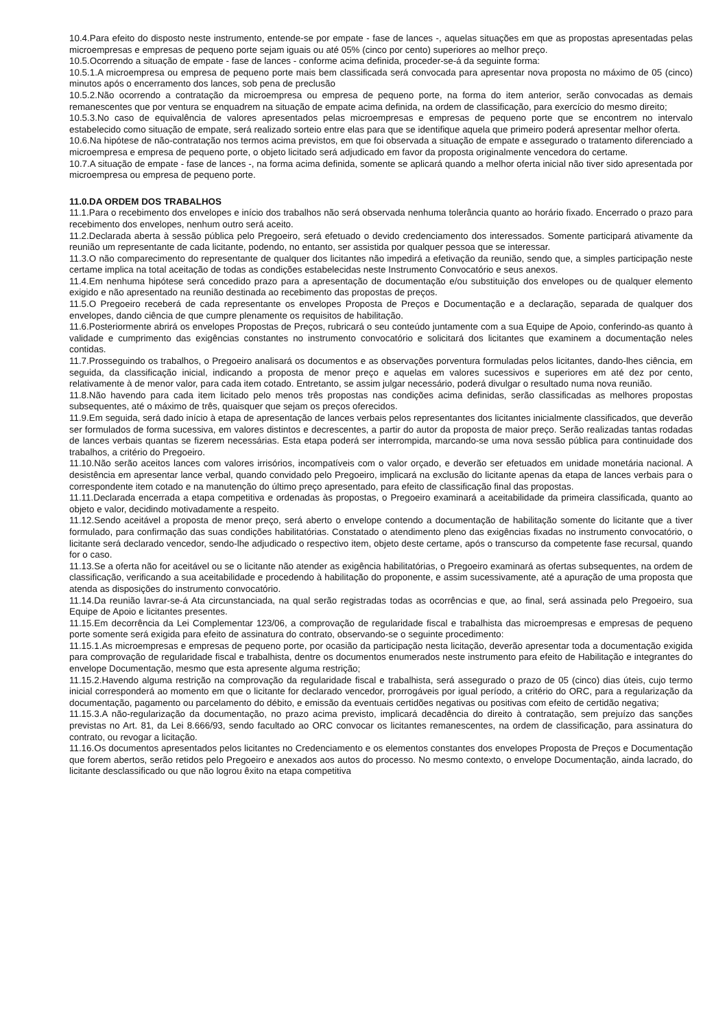10.4.Para efeito do disposto neste instrumento, entende-se por empate - fase de lances -, aquelas situações em que as propostas apresentadas pelas microempresas e empresas de pequeno porte sejam iguais ou até 05% (cinco por cento) superiores ao melhor preço.
10.5.Ocorrendo a situação de empate - fase de lances - conforme acima definida, proceder-se-á da seguinte forma:
10.5.1.A microempresa ou empresa de pequeno porte mais bem classificada será convocada para apresentar nova proposta no máximo de 05 (cinco) minutos após o encerramento dos lances, sob pena de preclusão
10.5.2.Não ocorrendo a contratação da microempresa ou empresa de pequeno porte, na forma do item anterior, serão convocadas as demais remanescentes que por ventura se enquadrem na situação de empate acima definida, na ordem de classificação, para exercício do mesmo direito;
10.5.3.No caso de equivalência de valores apresentados pelas microempresas e empresas de pequeno porte que se encontrem no intervalo estabelecido como situação de empate, será realizado sorteio entre elas para que se identifique aquela que primeiro poderá apresentar melhor oferta.
10.6.Na hipótese de não-contratação nos termos acima previstos, em que foi observada a situação de empate e assegurado o tratamento diferenciado a microempresa e empresa de pequeno porte, o objeto licitado será adjudicado em favor da proposta originalmente vencedora do certame.
10.7.A situação de empate - fase de lances -, na forma acima definida, somente se aplicará quando a melhor oferta inicial não tiver sido apresentada por microempresa ou empresa de pequeno porte.
11.0.DA ORDEM DOS TRABALHOS
11.1.Para o recebimento dos envelopes e início dos trabalhos não será observada nenhuma tolerância quanto ao horário fixado. Encerrado o prazo para recebimento dos envelopes, nenhum outro será aceito.
11.2.Declarada aberta à sessão pública pelo Pregoeiro, será efetuado o devido credenciamento dos interessados. Somente participará ativamente da reunião um representante de cada licitante, podendo, no entanto, ser assistida por qualquer pessoa que se interessar.
11.3.O não comparecimento do representante de qualquer dos licitantes não impedirá a efetivação da reunião, sendo que, a simples participação neste certame implica na total aceitação de todas as condições estabelecidas neste Instrumento Convocatório e seus anexos.
11.4.Em nenhuma hipótese será concedido prazo para a apresentação de documentação e/ou substituição dos envelopes ou de qualquer elemento exigido e não apresentado na reunião destinada ao recebimento das propostas de preços.
11.5.O Pregoeiro receberá de cada representante os envelopes Proposta de Preços e Documentação e a declaração, separada de qualquer dos envelopes, dando ciência de que cumpre plenamente os requisitos de habilitação.
11.6.Posteriormente abrirá os envelopes Propostas de Preços, rubricará o seu conteúdo juntamente com a sua Equipe de Apoio, conferindo-as quanto à validade e cumprimento das exigências constantes no instrumento convocatório e solicitará dos licitantes que examinem a documentação neles contidas.
11.7.Prosseguindo os trabalhos, o Pregoeiro analisará os documentos e as observações porventura formuladas pelos licitantes, dando-lhes ciência, em seguida, da classificação inicial, indicando a proposta de menor preço e aquelas em valores sucessivos e superiores em até dez por cento, relativamente à de menor valor, para cada item cotado. Entretanto, se assim julgar necessário, poderá divulgar o resultado numa nova reunião.
11.8.Não havendo para cada item licitado pelo menos três propostas nas condições acima definidas, serão classificadas as melhores propostas subsequentes, até o máximo de três, quaisquer que sejam os preços oferecidos.
11.9.Em seguida, será dado início à etapa de apresentação de lances verbais pelos representantes dos licitantes inicialmente classificados, que deverão ser formulados de forma sucessiva, em valores distintos e decrescentes, a partir do autor da proposta de maior preço. Serão realizadas tantas rodadas de lances verbais quantas se fizerem necessárias. Esta etapa poderá ser interrompida, marcando-se uma nova sessão pública para continuidade dos trabalhos, a critério do Pregoeiro.
11.10.Não serão aceitos lances com valores irrisórios, incompatíveis com o valor orçado, e deverão ser efetuados em unidade monetária nacional. A desistência em apresentar lance verbal, quando convidado pelo Pregoeiro, implicará na exclusão do licitante apenas da etapa de lances verbais para o correspondente item cotado e na manutenção do último preço apresentado, para efeito de classificação final das propostas.
11.11.Declarada encerrada a etapa competitiva e ordenadas às propostas, o Pregoeiro examinará a aceitabilidade da primeira classificada, quanto ao objeto e valor, decidindo motivadamente a respeito.
11.12.Sendo aceitável a proposta de menor preço, será aberto o envelope contendo a documentação de habilitação somente do licitante que a tiver formulado, para confirmação das suas condições habilitatórias. Constatado o atendimento pleno das exigências fixadas no instrumento convocatório, o licitante será declarado vencedor, sendo-lhe adjudicado o respectivo item, objeto deste certame, após o transcurso da competente fase recursal, quando for o caso.
11.13.Se a oferta não for aceitável ou se o licitante não atender as exigência habilitatórias, o Pregoeiro examinará as ofertas subsequentes, na ordem de classificação, verificando a sua aceitabilidade e procedendo à habilitação do proponente, e assim sucessivamente, até a apuração de uma proposta que atenda as disposições do instrumento convocatório.
11.14.Da reunião lavrar-se-á Ata circunstanciada, na qual serão registradas todas as ocorrências e que, ao final, será assinada pelo Pregoeiro, sua Equipe de Apoio e licitantes presentes.
11.15.Em decorrência da Lei Complementar 123/06, a comprovação de regularidade fiscal e trabalhista das microempresas e empresas de pequeno porte somente será exigida para efeito de assinatura do contrato, observando-se o seguinte procedimento:
11.15.1.As microempresas e empresas de pequeno porte, por ocasião da participação nesta licitação, deverão apresentar toda a documentação exigida para comprovação de regularidade fiscal e trabalhista, dentre os documentos enumerados neste instrumento para efeito de Habilitação e integrantes do envelope Documentação, mesmo que esta apresente alguma restrição;
11.15.2.Havendo alguma restrição na comprovação da regularidade fiscal e trabalhista, será assegurado o prazo de 05 (cinco) dias úteis, cujo termo inicial corresponderá ao momento em que o licitante for declarado vencedor, prorrogáveis por igual período, a critério do ORC, para a regularização da documentação, pagamento ou parcelamento do débito, e emissão da eventuais certidões negativas ou positivas com efeito de certidão negativa;
11.15.3.A não-regularização da documentação, no prazo acima previsto, implicará decadência do direito à contratação, sem prejuízo das sanções previstas no Art. 81, da Lei 8.666/93, sendo facultado ao ORC convocar os licitantes remanescentes, na ordem de classificação, para assinatura do contrato, ou revogar a licitação.
11.16.Os documentos apresentados pelos licitantes no Credenciamento e os elementos constantes dos envelopes Proposta de Preços e Documentação que forem abertos, serão retidos pelo Pregoeiro e anexados aos autos do processo. No mesmo contexto, o envelope Documentação, ainda lacrado, do licitante desclassificado ou que não logrou êxito na etapa competitiva